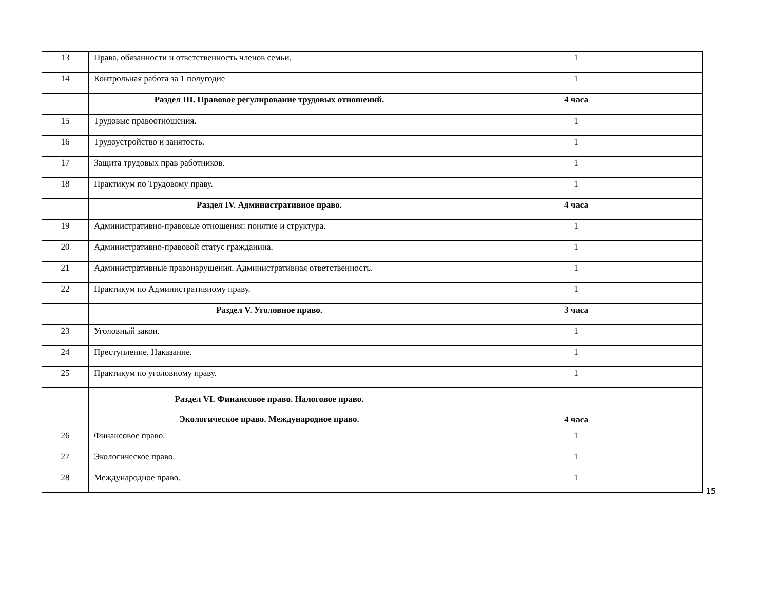| 13 | Права, обязанности и ответственность членов семьи. | 1 |
| 14 | Контрольная работа за 1 полугодие | 1 |
| | Раздел III. Правовое регулирование трудовых отношений. | 4 часа |
| 15 | Трудовые правоотношения. | 1 |
| 16 | Трудоустройство и занятость. | 1 |
| 17 | Защита трудовых прав работников. | 1 |
| 18 | Практикум по Трудовому праву. | 1 |
| | Раздел IV. Административное право. | 4 часа |
| 19 | Административно-правовые отношения: понятие и структура. | 1 |
| 20 | Административно-правовой статус гражданина. | 1 |
| 21 | Административные правонарушения. Административная ответственность. | 1 |
| 22 | Практикум по Административному праву. | 1 |
| | Раздел V. Уголовное право. | 3 часа |
| 23 | Уголовный закон. | 1 |
| 24 | Преступление. Наказание. | 1 |
| 25 | Практикум по уголовному праву. | 1 |
| | Раздел VI. Финансовое право. Налоговое право. Экологическое право. Международное право. | 4 часа |
| 26 | Финансовое право. | 1 |
| 27 | Экологическое право. | 1 |
| 28 | Международное право. | 1 |
15